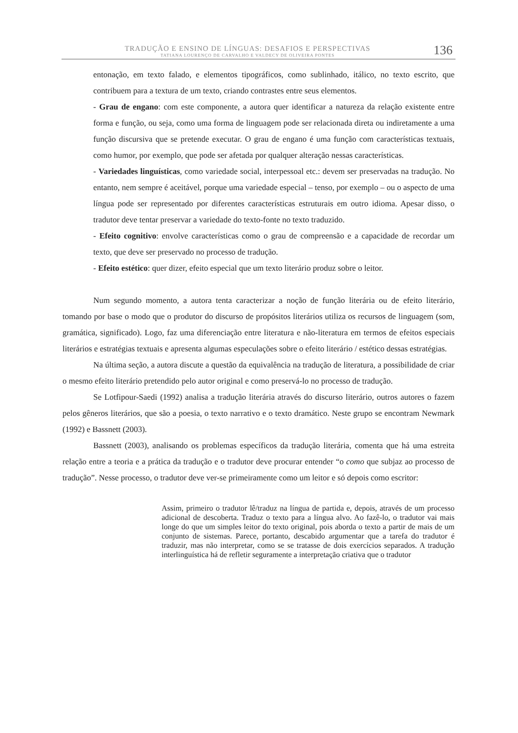TRADUÇÃO E ENSINO DE LÍNGUAS: DESAFIOS E PERSPECTIVAS
TATIANA LOURENÇO DE CARVALHO E VALDECY DE OLIVEIRA PONTES
136
entonação, em texto falado, e elementos tipográficos, como sublinhado, itálico, no texto escrito, que contribuem para a textura de um texto, criando contrastes entre seus elementos.
- Grau de engano: com este componente, a autora quer identificar a natureza da relação existente entre forma e função, ou seja, como uma forma de linguagem pode ser relacionada direta ou indiretamente a uma função discursiva que se pretende executar. O grau de engano é uma função com características textuais, como humor, por exemplo, que pode ser afetada por qualquer alteração nessas características.
- Variedades linguísticas, como variedade social, interpessoal etc.: devem ser preservadas na tradução. No entanto, nem sempre é aceitável, porque uma variedade especial – tenso, por exemplo – ou o aspecto de uma língua pode ser representado por diferentes características estruturais em outro idioma. Apesar disso, o tradutor deve tentar preservar a variedade do texto-fonte no texto traduzido.
- Efeito cognitivo: envolve características como o grau de compreensão e a capacidade de recordar um texto, que deve ser preservado no processo de tradução.
- Efeito estético: quer dizer, efeito especial que um texto literário produz sobre o leitor.
Num segundo momento, a autora tenta caracterizar a noção de função literária ou de efeito literário, tomando por base o modo que o produtor do discurso de propósitos literários utiliza os recursos de linguagem (som, gramática, significado). Logo, faz uma diferenciação entre literatura e não-literatura em termos de efeitos especiais literários e estratégias textuais e apresenta algumas especulações sobre o efeito literário / estético dessas estratégias.
Na última seção, a autora discute a questão da equivalência na tradução de literatura, a possibilidade de criar o mesmo efeito literário pretendido pelo autor original e como preservá-lo no processo de tradução.
Se Lotfipour-Saedi (1992) analisa a tradução literária através do discurso literário, outros autores o fazem pelos gêneros literários, que são a poesia, o texto narrativo e o texto dramático. Neste grupo se encontram Newmark (1992) e Bassnett (2003).
Bassnett (2003), analisando os problemas específicos da tradução literária, comenta que há uma estreita relação entre a teoria e a prática da tradução e o tradutor deve procurar entender “o como que subjaz ao processo de tradução”. Nesse processo, o tradutor deve ver-se primeiramente como um leitor e só depois como escritor:
Assim, primeiro o tradutor lê/traduz na língua de partida e, depois, através de um processo adicional de descoberta. Traduz o texto para a língua alvo. Ao fazê-lo, o tradutor vai mais longe do que um simples leitor do texto original, pois aborda o texto a partir de mais de um conjunto de sistemas. Parece, portanto, descabido argumentar que a tarefa do tradutor é traduzir, mas não interpretar, como se se tratasse de dois exercícios separados. A tradução interlinguística há de refletir seguramente a interpretação criativa que o tradutor